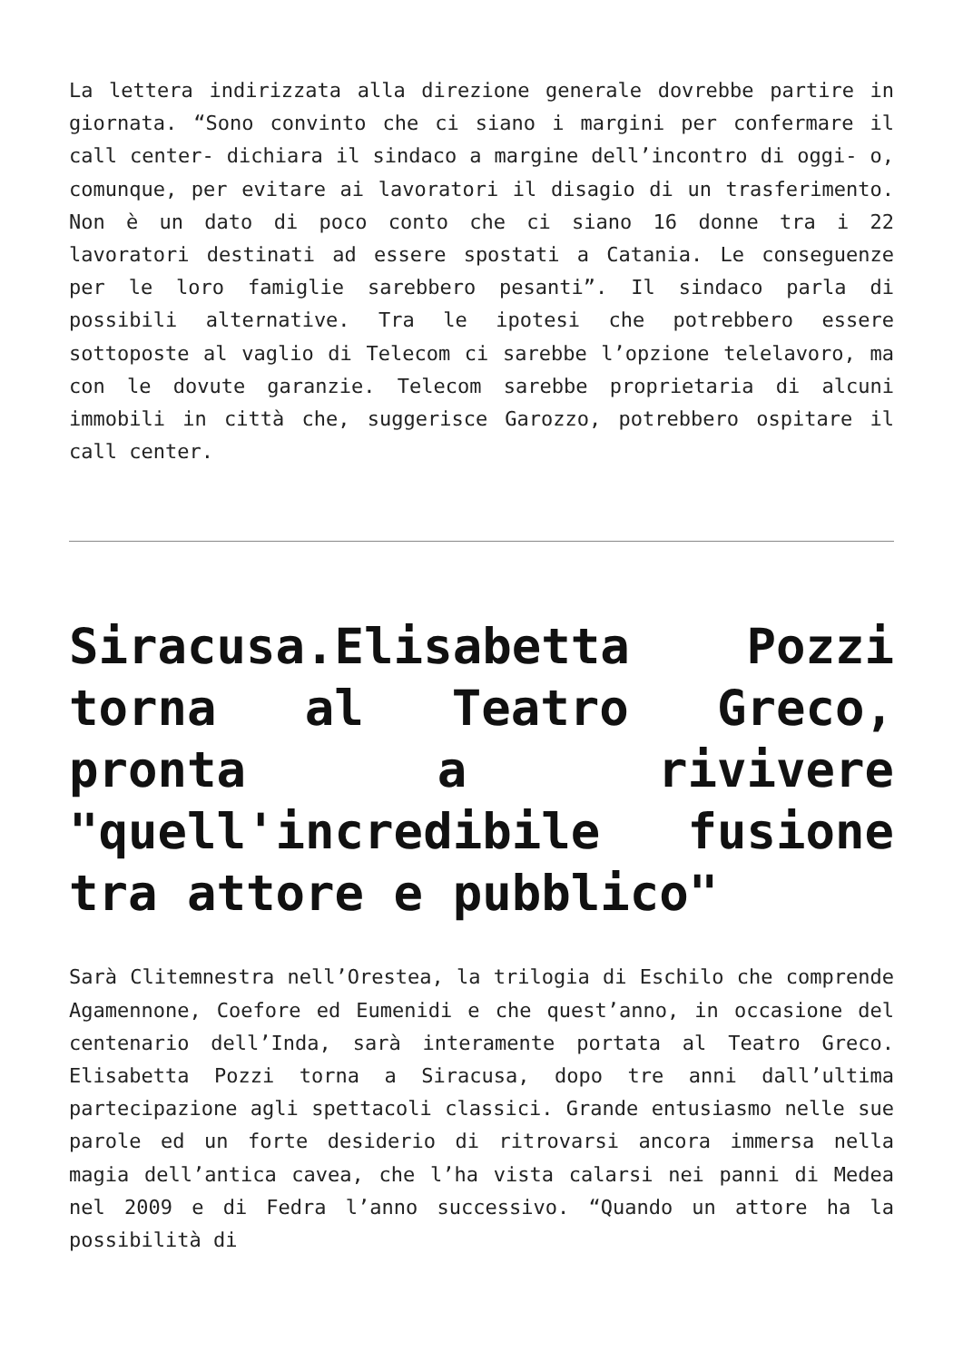La lettera indirizzata alla direzione generale dovrebbe partire in giornata. “Sono convinto che ci siano i margini per confermare il call center- dichiara il sindaco a margine dell’incontro di oggi- o, comunque, per evitare ai lavoratori il disagio di un trasferimento. Non è un dato di poco conto che ci siano 16 donne tra i 22 lavoratori destinati ad essere spostati a Catania. Le conseguenze per le loro famiglie sarebbero pesanti”. Il sindaco parla di possibili alternative. Tra le ipotesi che potrebbero essere sottoposte al vaglio di Telecom ci sarebbe l’opzione telelavoro, ma con le dovute garanzie. Telecom sarebbe proprietaria di alcuni immobili in città che, suggerisce Garozzo, potrebbero ospitare il call center.
Siracusa.Elisabetta Pozzi torna al Teatro Greco, pronta a rivivere "quell'incredibile fusione tra attore e pubblico"
Sarà Clitemnestra nell’Orestea, la trilogia di Eschilo che comprende Agamennone, Coefore ed Eumenidi e che quest’anno, in occasione del centenario dell’Inda, sarà interamente portata al Teatro Greco. Elisabetta Pozzi torna a Siracusa, dopo tre anni dall’ultima partecipazione agli spettacoli classici. Grande entusiasmo nelle sue parole ed un forte desiderio di ritrovarsi ancora immersa nella magia dell’antica cavea, che l’ha vista calarsi nei panni di Medea nel 2009 e di Fedra l’anno successivo. “Quando un attore ha la possibilità di